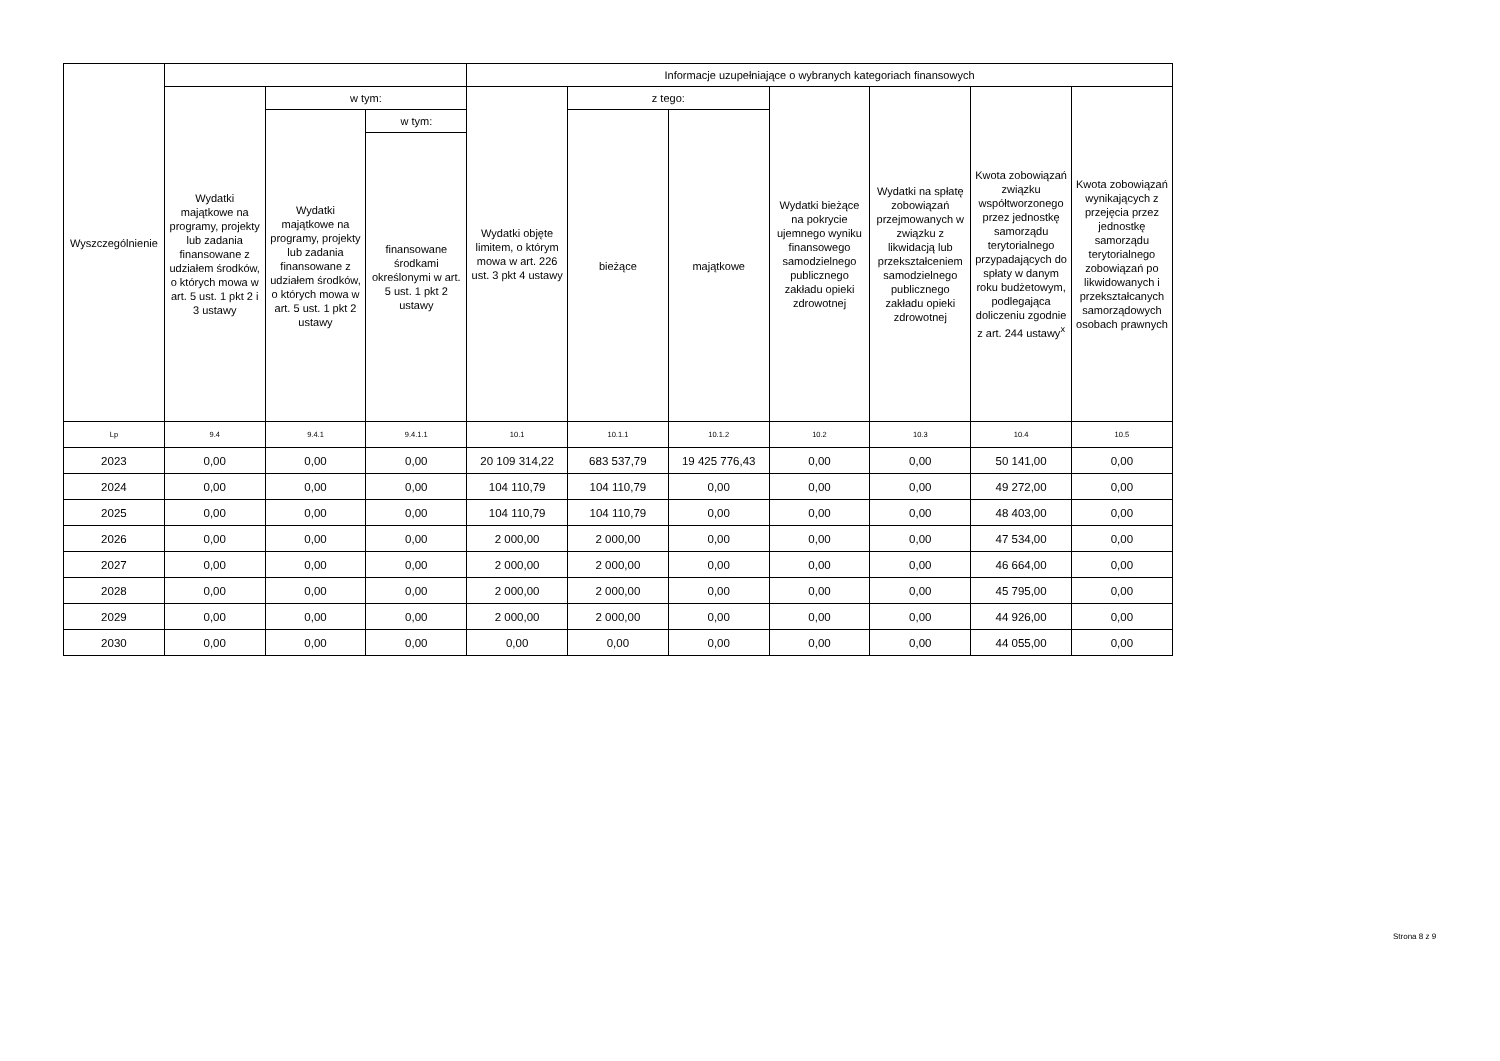| Wyszczególnienie | | | | Informacje uzupełniające o wybranych kategoriach finansowych | | | | | | |
| --- | --- | --- | --- | --- | --- | --- | --- | --- | --- | --- |
| | Wydatki majątkowe na programy, projekty lub zadania finansowane z udziałem środków, o których mowa w art. 5 ust. 1 pkt 2 i 3 ustawy | w tym: | | Wydatki objęte limitem, o którym mowa w art. 226 ust. 3 pkt 4 ustawy | z tego: | | Wydatki bieżące na pokrycie ujemnego wyniku finansowego samodzielnego publicznego zakładu opieki zdrowotnej | Wydatki na spłatę zobowiązań przejmowanych w związku z likwidacją lub przekształceniem samodzielnego publicznego zakładu opieki zdrowotnej | Kwota zobowiązań związku współtworzonego przez jednostkę samorządu terytorialnego przypadających do spłaty w danym roku budżetowym, podlegająca doliczeniu zgodnie z art. 244 ustawy<sup>x</sup> | Kwota zobowiązań wynikających z przejęcia przez jednostkę samorządu terytorialnego zobowiązań po likwidowanych i przekształcanych samorządowych osobach prawnych |
| | | Wydatki majątkowe na programy, projekty lub zadania finansowane z udziałem środków, o których mowa w art. 5 ust. 1 pkt 2 ustawy | w tym: | | bieżące | majątkowe | | | | |
| | | | finansowane środkami określonymi w art. 5 ust. 1 pkt 2 ustawy | | | | | | | |
| Lp | 9.4 | 9.4.1 | 9.4.1.1 | 10.1 | 10.1.1 | 10.1.2 | 10.2 | 10.3 | 10.4 | 10.5 |
| 2023 | 0,00 | 0,00 | 0,00 | 20 109 314,22 | 683 537,79 | 19 425 776,43 | 0,00 | 0,00 | 50 141,00 | 0,00 |
| 2024 | 0,00 | 0,00 | 0,00 | 104 110,79 | 104 110,79 | 0,00 | 0,00 | 0,00 | 49 272,00 | 0,00 |
| 2025 | 0,00 | 0,00 | 0,00 | 104 110,79 | 104 110,79 | 0,00 | 0,00 | 0,00 | 48 403,00 | 0,00 |
| 2026 | 0,00 | 0,00 | 0,00 | 2 000,00 | 2 000,00 | 0,00 | 0,00 | 0,00 | 47 534,00 | 0,00 |
| 2027 | 0,00 | 0,00 | 0,00 | 2 000,00 | 2 000,00 | 0,00 | 0,00 | 0,00 | 46 664,00 | 0,00 |
| 2028 | 0,00 | 0,00 | 0,00 | 2 000,00 | 2 000,00 | 0,00 | 0,00 | 0,00 | 45 795,00 | 0,00 |
| 2029 | 0,00 | 0,00 | 0,00 | 2 000,00 | 2 000,00 | 0,00 | 0,00 | 0,00 | 44 926,00 | 0,00 |
| 2030 | 0,00 | 0,00 | 0,00 | 0,00 | 0,00 | 0,00 | 0,00 | 0,00 | 44 055,00 | 0,00 |
Strona 8 z 9